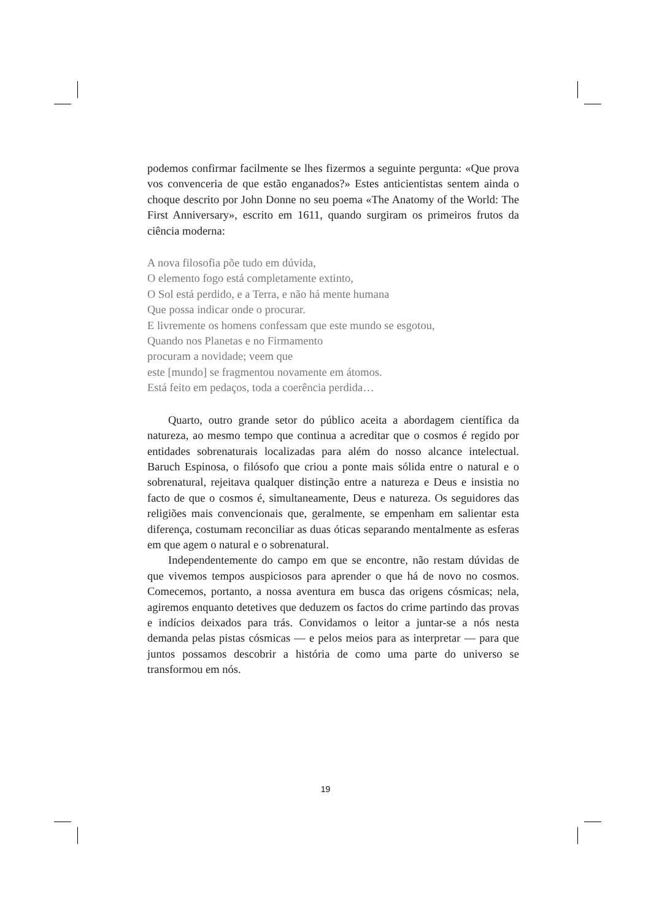podemos confirmar facilmente se lhes fizermos a seguinte pergunta: «Que prova vos convenceria de que estão enganados?» Estes anticientistas sentem ainda o choque descrito por John Donne no seu poema «The Anatomy of the World: The First Anniversary», escrito em 1611, quando surgiram os primeiros frutos da ciência moderna:
A nova filosofia põe tudo em dúvida,
O elemento fogo está completamente extinto,
O Sol está perdido, e a Terra, e não há mente humana
Que possa indicar onde o procurar.
E livremente os homens confessam que este mundo se esgotou,
Quando nos Planetas e no Firmamento
procuram a novidade; veem que
este [mundo] se fragmentou novamente em átomos.
Está feito em pedaços, toda a coerência perdida…
Quarto, outro grande setor do público aceita a abordagem científica da natureza, ao mesmo tempo que continua a acreditar que o cosmos é regido por entidades sobrenaturais localizadas para além do nosso alcance intelectual. Baruch Espinosa, o filósofo que criou a ponte mais sólida entre o natural e o sobrenatural, rejeitava qualquer distinção entre a natureza e Deus e insistia no facto de que o cosmos é, simultaneamente, Deus e natureza. Os seguidores das religiões mais convencionais que, geralmente, se empenham em salientar esta diferença, costumam reconciliar as duas óticas separando mentalmente as esferas em que agem o natural e o sobrenatural.
Independentemente do campo em que se encontre, não restam dúvidas de que vivemos tempos auspiciosos para aprender o que há de novo no cosmos. Comecemos, portanto, a nossa aventura em busca das origens cósmicas; nela, agiremos enquanto detetives que deduzem os factos do crime partindo das provas e indícios deixados para trás. Convidamos o leitor a juntar-se a nós nesta demanda pelas pistas cósmicas — e pelos meios para as interpretar — para que juntos possamos descobrir a história de como uma parte do universo se transformou em nós.
19